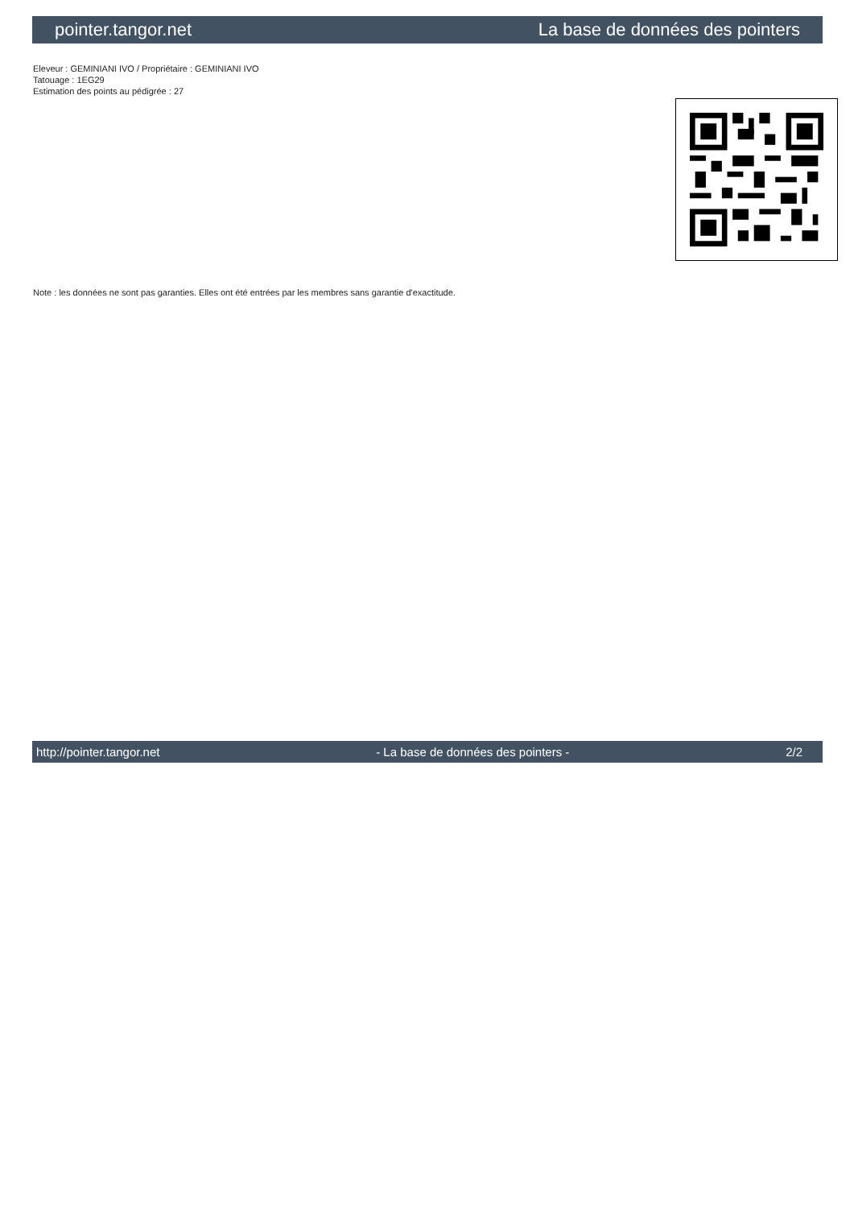pointer.tangor.net La base de données des pointers
Eleveur : GEMINIANI IVO / Propriétaire : GEMINIANI IVO
Tatouage : 1EG29
Estimation des points au pédigrée : 27
Note : les données ne sont pas garanties. Elles ont été entrées par les membres sans garantie d'exactitude.
http://pointer.tangor.net - La base de données des pointers - 2/2